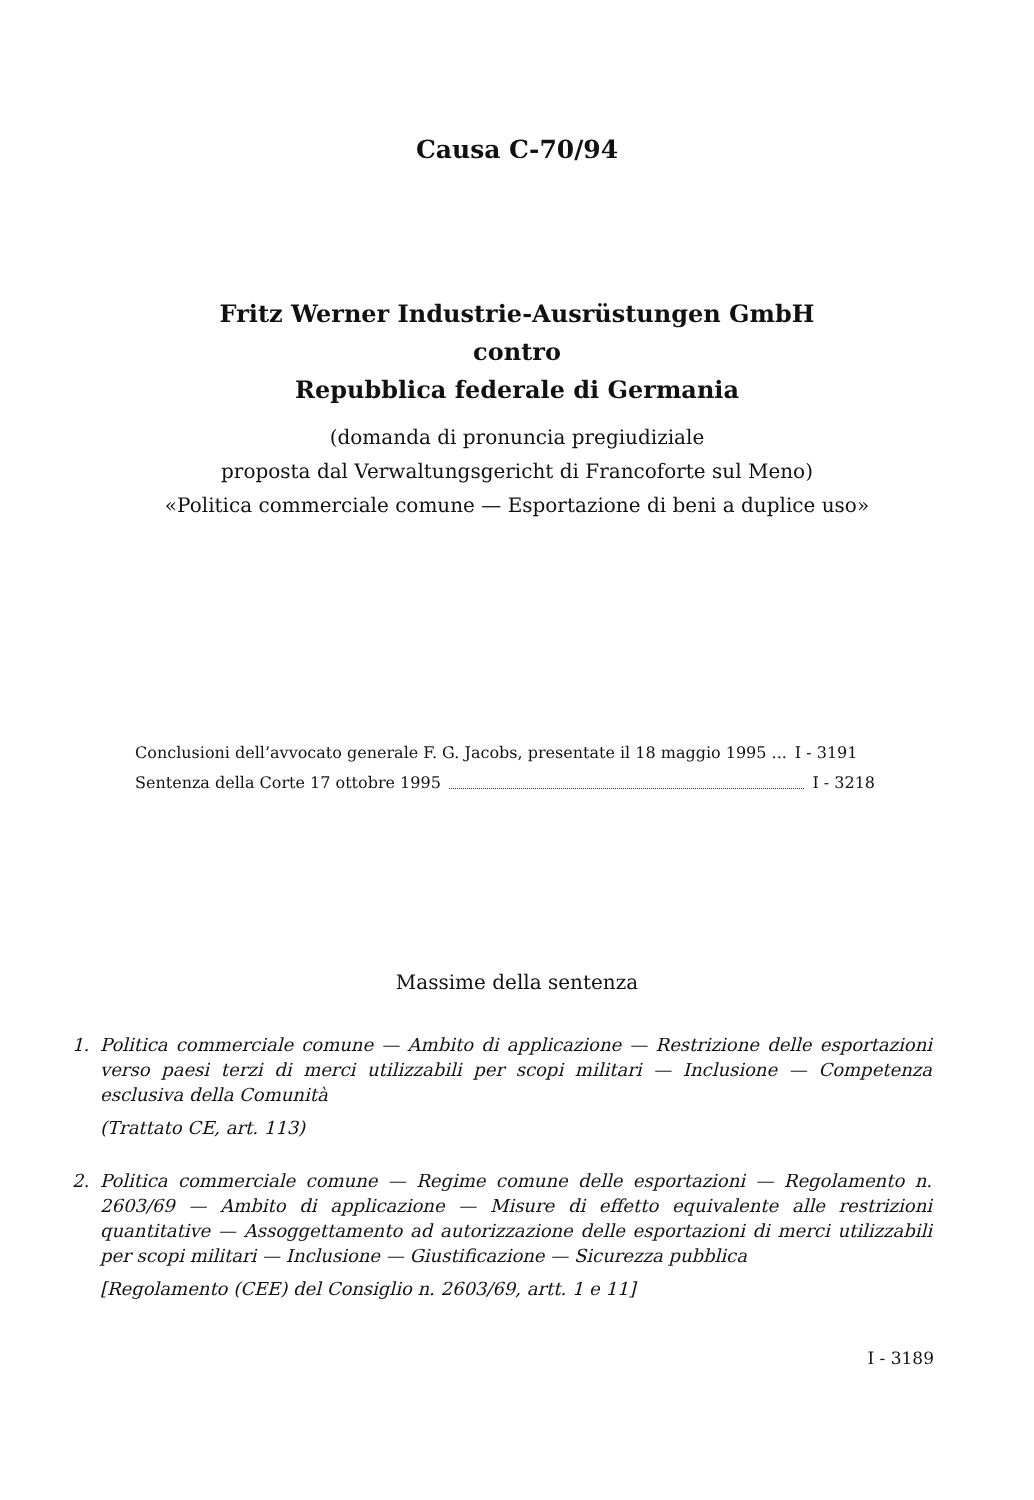Causa C-70/94
Fritz Werner Industrie-Ausrüstungen GmbH
contro
Repubblica federale di Germania
(domanda di pronuncia pregiudiziale
proposta dal Verwaltungsgericht di Francoforte sul Meno)
«Politica commerciale comune — Esportazione di beni a duplice uso»
Conclusioni dell’avvocato generale F. G. Jacobs, presentate il 18 maggio 1995 ... I - 3191
Sentenza della Corte 17 ottobre 1995 I - 3218
Massime della sentenza
1. Politica commerciale comune — Ambito di applicazione — Restrizione delle esportazioni verso paesi terzi di merci utilizzabili per scopi militari — Inclusione — Competenza esclusiva della Comunità
(Trattato CE, art. 113)
2. Politica commerciale comune — Regime comune delle esportazioni — Regolamento n. 2603/69 — Ambito di applicazione — Misure di effetto equivalente alle restrizioni quantitative — Assoggettamento ad autorizzazione delle esportazioni di merci utilizzabili per scopi militari — Inclusione — Giustificazione — Sicurezza pubblica
[Regolamento (CEE) del Consiglio n. 2603/69, artt. 1 e 11]
I - 3189